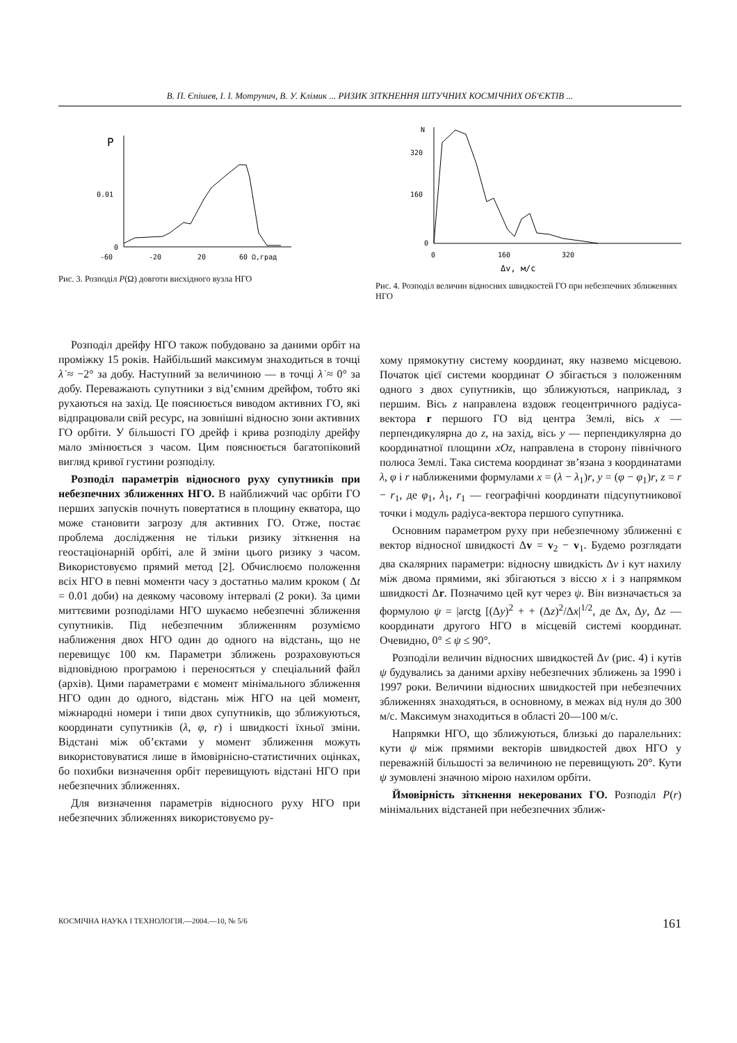В. П. Єпішев, І. І. Мотрунич, В. У. Клімик ... РИЗИК ЗІТКНЕННЯ ШТУЧНИХ КОСМІЧНИХ ОБ'ЄКТІВ ...
P
0.01
0
-60
-20
20
60 Ω,град
Рис. 3. Розподіл P(Ω) довготи висхідного вузла НГО
N
320
160
0
0
160
320
Δv, м/с
Рис. 4. Розподіл величин відносних швидкостей ГО при небезпечних зближеннях НГО
Розподіл дрейфу НГО також побудовано за даними орбіт на проміжку 15 років. Найбільший максимум знаходиться в точці λ̇ ≈ −2° за добу. Наступний за величиною — в точці λ̇ ≈ 0° за добу. Переважають супутники з від’ємним дрейфом, тобто які рухаються на захід. Це пояснюється виводом активних ГО, які відпрацювали свій ресурс, на зовнішні відносно зони активних ГО орбіти. У більшості ГО дрейф і крива розподілу дрейфу мало змінюється з часом. Цим пояснюється багатопіковий вигляд кривої густини розподілу.
Розподіл параметрів відносного руху супутників при небезпечних зближеннях НГО. В найближчий час орбіти ГО перших запусків почнуть повертатися в площину екватора, що може становити загрозу для активних ГО. Отже, постає проблема дослідження не тільки ризику зіткнення на геостаціонарній орбіті, але й зміни цього ризику з часом. Використовуємо прямий метод [2]. Обчислюємо положення всіх НГО в певні моменти часу з достатньо малим кроком ( Δt = 0.01 доби) на деякому часовому інтервалі (2 роки). За цими миттєвими розподілами НГО шукаємо небезпечні зближення супутників. Під небезпечним зближенням розуміємо наближення двох НГО один до одного на відстань, що не перевищує 100 км. Параметри зближень розраховуються відповідною програмою і переносяться у спеціальний файл (архів). Цими параметрами є момент мінімального зближення НГО один до одного, відстань між НГО на цей момент, міжнародні номери і типи двох супутників, що зближуються, координати супутників (λ, φ, r) і швидкості їхньої зміни. Відстані між об’єктами у момент зближення можуть використовуватися лише в ймовірнісно-статистичних оцінках, бо похибки визначення орбіт перевищують відстані НГО при небезпечних зближеннях.
Для визначення параметрів відносного руху НГО при небезпечних зближеннях використовуємо ру-
хому прямокутну систему координат, яку назвемо місцевою. Початок цієї системи координат O збігається з положенням одного з двох супутників, що зближуються, наприклад, з першим. Вісь z направлена вздовж геоцентричного радіуса-вектора r першого ГО від центра Землі, вісь x — перпендикулярна до z, на захід, вісь y — перпендикулярна до координатної площини xOz, направлена в сторону північного полюса Землі. Така система координат зв’язана з координатами λ, φ і r наближеними формулами x = (λ − λ<sub>1</sub>)r, y = (φ − φ<sub>1</sub>)r, z = r − r<sub>1</sub>, де φ<sub>1</sub>, λ<sub>1</sub>, r<sub>1</sub> — географічні координати підсупутникової точки і модуль радіуса-вектора першого супутника.
Основним параметром руху при небезпечному зближенні є вектор відносної швидкості Δv = v<sub>2</sub> − v<sub>1</sub>. Будемо розглядати два скалярних параметри: відносну швидкість Δv і кут нахилу між двома прямими, які збігаються з віссю x і з напрямком швидкості Δr. Позначимо цей кут через ψ. Він визначається за формулою ψ = |arctg [(Δy)<sup>2</sup> + + (Δz)<sup>2</sup>/Δx|<sup>1/2</sup>, де Δx, Δy, Δz — координати другого НГО в місцевій системі координат. Очевидно, 0° ≤ ψ ≤ 90°.
Розподіли величин відносних швидкостей Δv (рис. 4) і кутів ψ будувались за даними архіву небезпечних зближень за 1990 і 1997 роки. Величини відносних швидкостей при небезпечних зближеннях знаходяться, в основному, в межах від нуля до 300 м/с. Максимум знаходиться в області 20—100 м/с.
Напрямки НГО, що зближуються, близькі до паралельних: кути ψ між прямими векторів швидкостей двох НГО у переважній більшості за величиною не перевищують 20°. Кути ψ зумовлені значною мірою нахилом орбіти.
Ймовірність зіткнення некерованих ГО. Розподіл P(r) мінімальних відстаней при небезпечних зближ-
КОСМІЧНА НАУКА І ТЕХНОЛОГІЯ.—2004.—10, № 5/6 161